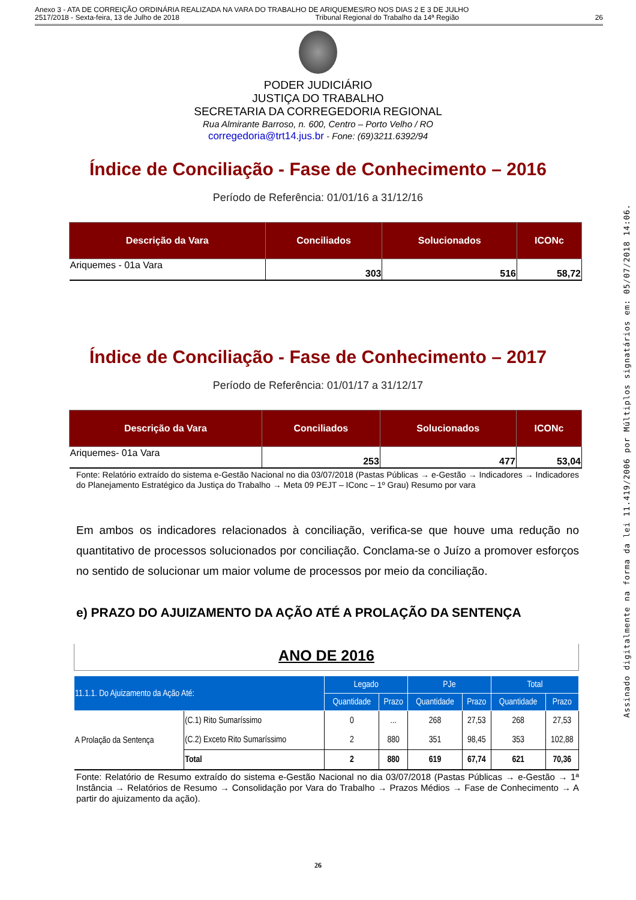Anexo 3 - ATA DE CORREIÇÃO ORDINÁRIA REALIZADA NA VARA DO TRABALHO DE ARIQUEMES/RO NOS DIAS 2 E 3 DE JULHO
2517/2018 - Sexta-feira, 13 de Julho de 2018 Tribunal Regional do Trabalho da 14ª Região 26
PODER JUDICIÁRIO
JUSTIÇA DO TRABALHO
SECRETARIA DA CORREGEDORIA REGIONAL
Rua Almirante Barroso, n. 600, Centro – Porto Velho / RO
corregedoria@trt14.jus.br - Fone: (69)3211.6392/94
Índice de Conciliação - Fase de Conhecimento – 2016
Período de Referência: 01/01/16 a 31/12/16
| Descrição da Vara | Conciliados | Solucionados | ICONc |
| --- | --- | --- | --- |
| Ariquemes - 01a Vara | 303 | 516 | 58,72 |
Índice de Conciliação - Fase de Conhecimento – 2017
Período de Referência: 01/01/17 a 31/12/17
| Descrição da Vara | Conciliados | Solucionados | ICONc |
| --- | --- | --- | --- |
| Ariquemes- 01a Vara | 253 | 477 | 53,04 |
Fonte: Relatório extraído do sistema e-Gestão Nacional no dia 03/07/2018 (Pastas Públicas → e-Gestão → Indicadores → Indicadores do Planejamento Estratégico da Justiça do Trabalho → Meta 09 PEJT – IConc – 1º Grau) Resumo por vara
Em ambos os indicadores relacionados à conciliação, verifica-se que houve uma redução no quantitativo de processos solucionados por conciliação. Conclama-se o Juízo a promover esforços no sentido de solucionar um maior volume de processos por meio da conciliação.
e) PRAZO DO AJUIZAMENTO DA AÇÃO ATÉ A PROLAÇÃO DA SENTENÇA
ANO DE 2016
| 11.1.1. Do Ajuizamento da Ação Até: | | Legado | | PJe | | Total | |
| --- | --- | --- | --- | --- | --- | --- | --- |
| | | Quantidade | Prazo | Quantidade | Prazo | Quantidade | Prazo |
| A Prolação da Sentença | (C.1) Rito Sumaríssimo | 0 | ... | 268 | 27,53 | 268 | 27,53 |
| | (C.2) Exceto Rito Sumaríssimo | 2 | 880 | 351 | 98,45 | 353 | 102,88 |
| | Total | 2 | 880 | 619 | 67,74 | 621 | 70,36 |
Fonte: Relatório de Resumo extraído do sistema e-Gestão Nacional no dia 03/07/2018 (Pastas Públicas → e-Gestão → 1ª Instância → Relatórios de Resumo → Consolidação por Vara do Trabalho → Prazos Médios → Fase de Conhecimento → A partir do ajuizamento da ação).
26
Assinado digitalmente na forma da lei 11.419/2006 por Múltiplos signatários em: 05/07/2018 14:06.